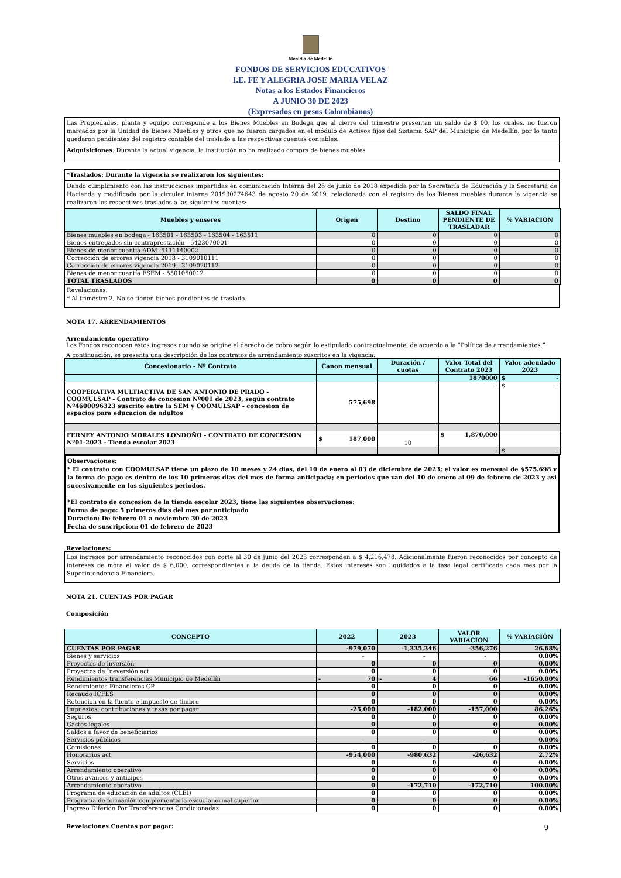Alcaldía de Medellín
FONDOS DE SERVICIOS EDUCATIVOS
I.E. FE Y ALEGRIA JOSE MARIA VELAZ
Notas a los Estados Financieros
A JUNIO 30 DE 2023
(Expresados en pesos Colombianos)
Las Propiedades, planta y equipo corresponde a los Bienes Muebles en Bodega que al cierre del trimestre presentan un saldo de $ 00, los cuales, no fueron marcados por la Unidad de Bienes Muebles y otros que no fueron cargados en el módulo de Activos fijos del Sistema SAP del Municipio de Medellín, por lo tanto quedaron pendientes del registro contable del traslado a las respectivas cuentas contables.
Adquisiciones: Durante la actual vigencia, la institución no ha realizado compra de bienes muebles
*Traslados: Durante la vigencia se realizaron los siguientes:
Dando cumplimiento con las instrucciones impartidas en comunicación Interna del 26 de junio de 2018 expedida por la Secretaría de Educación y la Secretaría de Hacienda y modificada por la circular interna 201930274643 de agosto 20 de 2019, relacionada con el registro de los Bienes muebles durante la vigencia se realizaron los respectivos traslados a las siguientes cuentas:
| Muebles y enseres | Origen | Destino | SALDO FINAL PENDIENTE DE TRASLADAR | % VARIACIÓN |
| --- | --- | --- | --- | --- |
| Bienes muebles en bodega - 163501 - 163503 - 163504 - 163511 | 0 | 0 | 0 | 0 |
| Bienes entregados sin contraprestación - 5423070001 | 0 | 0 | 0 | 0 |
| Bienes de menor cuantía ADM -5111140002 | 0 | 0 | 0 | 0 |
| Corrección de errores vigencia 2018 - 3109010111 | 0 | 0 | 0 | 0 |
| Corrección de errores vigencia 2019 - 3109020112 | 0 | 0 | 0 | 0 |
| Bienes de menor cuantía FSEM - 5501050012 | 0 | 0 | 0 | 0 |
| TOTAL TRASLADOS | 0 | 0 | 0 | 0 |
Revelaciones:
* Al trimestre 2, No se tienen bienes pendientes de traslado.
NOTA 17. ARRENDAMIENTOS
Arrendamiento operativo
Los Fondos reconocen estos ingresos cuando se origine el derecho de cobro según lo estipulado contractualmente, de acuerdo a la “Política de arrendamientos,”
A continuación, se presenta una descripción de los contratos de arrendamiento suscritos en la vigencia:
| Concesionario - Nº Contrato | Canon mensual | Duración / cuotas | Valor Total del Contrato 2023 | Valor adeudado 2023 |
| --- | --- | --- | --- | --- |
| | | | 1870000 | $ - |
| COOPERATIVA MULTIACTIVA DE SAN ANTONIO DE PRADO - COOMULSAP - Contrato de concesion Nº001 de 2023, según contrato Nº4600096323 suscrito entre la SEM y COOMULSAP - concesion de espacios para educacion de adultos | 575,698 | | - | $ - |
| FERNEY ANTONIO MORALES LONDOÑO - CONTRATO DE CONCESION Nº01-2023 - Tienda escolar 2023 | $ 187,000 | 10 | $ 1,870,000 | |
| | | | - | $ - |
Observaciones:
* El contrato con COOMULSAP tiene un plazo de 10 meses y 24 dias, del 10 de enero al 03 de diciembre de 2023; el valor es mensual de $575.698 y la forma de pago es dentro de los 10 primeros dias del mes de forma anticipada; en periodos que van del 10 de enero al 09 de febrero de 2023 y asi sucesivamente en los siguientes periodos.
*El contrato de concesion de la tienda escolar 2023, tiene las siguientes observaciones:
Forma de pago: 5 primeros dias del mes por anticipado
Duracion: De febrero 01 a noviembre 30 de 2023
Fecha de suscripcion: 01 de febrero de 2023
Revelaciones:
Los ingresos por arrendamiento reconocidos con corte al 30 de junio del 2023 corresponden a $ 4,216,478. Adicionalmente fueron reconocidos por concepto de intereses de mora el valor de $ 6,000, correspondientes a la deuda de la tienda. Estos intereses son liquidados a la tasa legal certificada cada mes por la Superintendencia Financiera.
NOTA 21. CUENTAS POR PAGAR
Composición
| CONCEPTO | 2022 | 2023 | VALOR VARIACIÓN | % VARIACIÓN |
| --- | --- | --- | --- | --- |
| CUENTAS POR PAGAR | -979,070 | -1,335,346 | -356,276 | 26.68% |
| Bienes y servicios | - | - | - | 0.00% |
| Proyectos de inversión | 0 | 0 | 0 | 0.00% |
| Proyectos de Ineversión act | 0 | 0 | 0 | 0.00% |
| Rendimientos transferencias Municipio de Medellín | - 70 | - 4 | 66 | -1650.00% |
| Rendimientos Financieros CP | 0 | 0 | 0 | 0.00% |
| Recaudo ICFES | 0 | 0 | 0 | 0.00% |
| Retención en la fuente e impuesto de timbre | 0 | 0 | 0 | 0.00% |
| Impuestos, contribuciones y tasas por pagar | -25,000 | -182,000 | -157,000 | 86.26% |
| Seguros | 0 | 0 | 0 | 0.00% |
| Gastos legales | 0 | 0 | 0 | 0.00% |
| Saldos a favor de beneficiarios | 0 | 0 | 0 | 0.00% |
| Servicios públicos | - | - | - | 0.00% |
| Comisiones | 0 | 0 | 0 | 0.00% |
| Honorarios act | -954,000 | -980,632 | -26,632 | 2.72% |
| Servicios | 0 | 0 | 0 | 0.00% |
| Arrendamiento operativo | 0 | 0 | 0 | 0.00% |
| Otros avances y anticipos | 0 | 0 | 0 | 0.00% |
| Arrendamiento operativo | 0 | -172,710 | -172,710 | 100.00% |
| Programa de educación de adultos (CLEI) | 0 | 0 | 0 | 0.00% |
| Programa de formación complementaria escuelanormal superior | 0 | 0 | 0 | 0.00% |
| Ingreso Diferido Por Transferencias Condicionadas | 0 | 0 | 0 | 0.00% |
Revelaciones Cuentas por pagar: 9